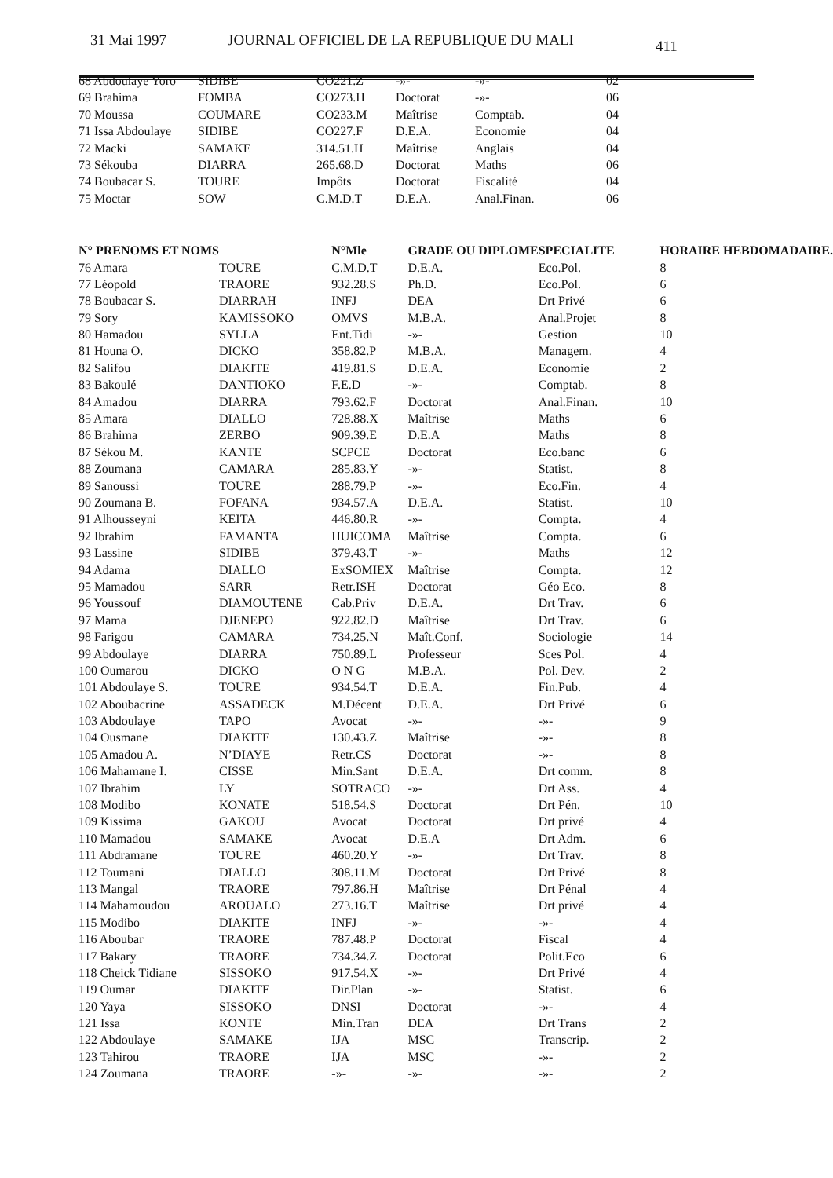31 Mai 1997 JOURNAL OFFICIEL DE LA REPUBLIQUE DU MALI 411
| 68 Abdoulaye Yoro | SIDIBE | CO221.Z | -»- | -»- | 02 |
| 69 Brahima | FOMBA | CO273.H | Doctorat | -»- | 06 |
| 70 Moussa | COUMARE | CO233.M | Maîtrise | Comptab. | 04 |
| 71 Issa Abdoulaye | SIDIBE | CO227.F | D.E.A. | Economie | 04 |
| 72 Macki | SAMAKE | 314.51.H | Maîtrise | Anglais | 04 |
| 73 Sékouba | DIARRA | 265.68.D | Doctorat | Maths | 06 |
| 74 Boubacar S. | TOURE | Impôts | Doctorat | Fiscalité | 04 |
| 75 Moctar | SOW | C.M.D.T | D.E.A. | Anal.Finan. | 06 |
| N° PRENOMS ET NOMS | | N°Mle | GRADE OU DIPLOME | SPECIALITE | HORAIRE HEBDOMADAIRE. |
| --- | --- | --- | --- | --- | --- |
| 76 Amara | TOURE | C.M.D.T | D.E.A. | Eco.Pol. | 8 |
| 77 Léopold | TRAORE | 932.28.S | Ph.D. | Eco.Pol. | 6 |
| 78 Boubacar S. | DIARRAH | INFJ | DEA | Drt Privé | 6 |
| 79 Sory | KAMISSOKO | OMVS | M.B.A. | Anal.Projet | 8 |
| 80 Hamadou | SYLLA | Ent.Tidi | -»- | Gestion | 10 |
| 81 Houna O. | DICKO | 358.82.P | M.B.A. | Managem. | 4 |
| 82 Salifou | DIAKITE | 419.81.S | D.E.A. | Economie | 2 |
| 83 Bakoulé | DANTIOKO | F.E.D | -»- | Comptab. | 8 |
| 84 Amadou | DIARRA | 793.62.F | Doctorat | Anal.Finan. | 10 |
| 85 Amara | DIALLO | 728.88.X | Maîtrise | Maths | 6 |
| 86 Brahima | ZERBO | 909.39.E | D.E.A | Maths | 8 |
| 87 Sékou M. | KANTE | SCPCE | Doctorat | Eco.banc | 6 |
| 88 Zoumana | CAMARA | 285.83.Y | -»- | Statist. | 8 |
| 89 Sanoussi | TOURE | 288.79.P | -»- | Eco.Fin. | 4 |
| 90 Zoumana B. | FOFANA | 934.57.A | D.E.A. | Statist. | 10 |
| 91 Alhousseyni | KEITA | 446.80.R | -»- | Compta. | 4 |
| 92 Ibrahim | FAMANTA | HUICOMA | Maîtrise | Compta. | 6 |
| 93 Lassine | SIDIBE | 379.43.T | -»- | Maths | 12 |
| 94 Adama | DIALLO | ExSOMIEX | Maîtrise | Compta. | 12 |
| 95 Mamadou | SARR | Retr.ISH | Doctorat | Géo Eco. | 8 |
| 96 Youssouf | DIAMOUTENE | Cab.Priv | D.E.A. | Drt Trav. | 6 |
| 97 Mama | DJENEPO | 922.82.D | Maîtrise | Drt Trav. | 6 |
| 98 Farigou | CAMARA | 734.25.N | Maît.Conf. | Sociologie | 14 |
| 99 Abdoulaye | DIARRA | 750.89.L | Professeur | Sces Pol. | 4 |
| 100 Oumarou | DICKO | O N G | M.B.A. | Pol. Dev. | 2 |
| 101 Abdoulaye S. | TOURE | 934.54.T | D.E.A. | Fin.Pub. | 4 |
| 102 Aboubacrine | ASSADECK | M.Décent | D.E.A. | Drt Privé | 6 |
| 103 Abdoulaye | TAPO | Avocat | -»- | -»- | 9 |
| 104 Ousmane | DIAKITE | 130.43.Z | Maîtrise | -»- | 8 |
| 105 Amadou A. | N’DIAYE | Retr.CS | Doctorat | -»- | 8 |
| 106 Mahamane I. | CISSE | Min.Sant | D.E.A. | Drt comm. | 8 |
| 107 Ibrahim | LY | SOTRACO | -»- | Drt Ass. | 4 |
| 108 Modibo | KONATE | 518.54.S | Doctorat | Drt Pén. | 10 |
| 109 Kissima | GAKOU | Avocat | Doctorat | Drt privé | 4 |
| 110 Mamadou | SAMAKE | Avocat | D.E.A | Drt Adm. | 6 |
| 111 Abdramane | TOURE | 460.20.Y | -»- | Drt Trav. | 8 |
| 112 Toumani | DIALLO | 308.11.M | Doctorat | Drt Privé | 8 |
| 113 Mangal | TRAORE | 797.86.H | Maîtrise | Drt Pénal | 4 |
| 114 Mahamoudou | AROUALO | 273.16.T | Maîtrise | Drt privé | 4 |
| 115 Modibo | DIAKITE | INFJ | -»- | -»- | 4 |
| 116 Aboubar | TRAORE | 787.48.P | Doctorat | Fiscal | 4 |
| 117 Bakary | TRAORE | 734.34.Z | Doctorat | Polit.Eco | 6 |
| 118 Cheick Tidiane | SISSOKO | 917.54.X | -»- | Drt Privé | 4 |
| 119 Oumar | DIAKITE | Dir.Plan | -»- | Statist. | 6 |
| 120 Yaya | SISSOKO | DNSI | Doctorat | -»- | 4 |
| 121 Issa | KONTE | Min.Tran | DEA | Drt Trans | 2 |
| 122 Abdoulaye | SAMAKE | IJA | MSC | Transcrip. | 2 |
| 123 Tahirou | TRAORE | IJA | MSC | -»- | 2 |
| 124 Zoumana | TRAORE | -»- | -»- | -»- | 2 |